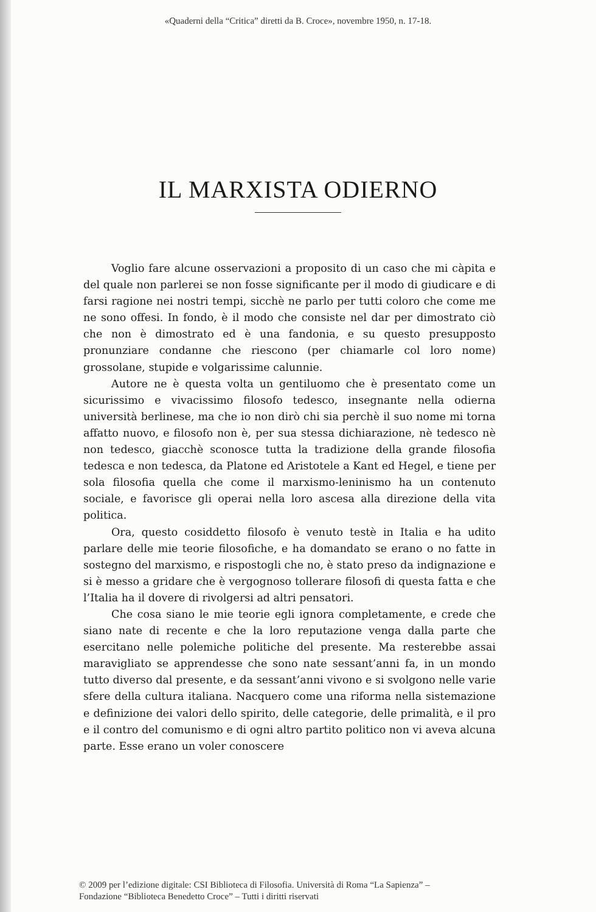«Quaderni della “Critica” diretti da B. Croce», novembre 1950, n. 17-18.
IL MARXISTA ODIERNO
Voglio fare alcune osservazioni a proposito di un caso che mi càpita e del quale non parlerei se non fosse significante per il modo di giudicare e di farsi ragione nei nostri tempi, sicchè ne parlo per tutti coloro che come me ne sono offesi. In fondo, è il modo che consiste nel dar per dimostrato ciò che non è dimostrato ed è una fandonia, e su questo presupposto pronunziare condanne che riescono (per chiamarle col loro nome) grossolane, stupide e volgarissime calunnie.
Autore ne è questa volta un gentiluomo che è presentato come un sicurissimo e vivacissimo filosofo tedesco, insegnante nella odierna università berlinese, ma che io non dirò chi sia perchè il suo nome mi torna affatto nuovo, e filosofo non è, per sua stessa dichiarazione, nè tedesco nè non tedesco, giacchè sconosce tutta la tradizione della grande filosofia tedesca e non tedesca, da Platone ed Aristotele a Kant ed Hegel, e tiene per sola filosofia quella che come il marxismo-leninismo ha un contenuto sociale, e favorisce gli operai nella loro ascesa alla direzione della vita politica.
Ora, questo cosiddetto filosofo è venuto testè in Italia e ha udito parlare delle mie teorie filosofiche, e ha domandato se erano o no fatte in sostegno del marxismo, e rispostogli che no, è stato preso da indignazione e si è messo a gridare che è vergognoso tollerare filosofi di questa fatta e che l’Italia ha il dovere di rivolgersi ad altri pensatori.
Che cosa siano le mie teorie egli ignora completamente, e crede che siano nate di recente e che la loro reputazione venga dalla parte che esercitano nelle polemiche politiche del presente. Ma resterebbe assai maravigliato se apprendesse che sono nate sessant’anni fa, in un mondo tutto diverso dal presente, e da sessant’anni vivono e si svolgono nelle varie sfere della cultura italiana. Nacquero come una riforma nella sistemazione e definizione dei valori dello spirito, delle categorie, delle primalità, e il pro e il contro del comunismo e di ogni altro partito politico non vi aveva alcuna parte. Esse erano un voler conoscere
© 2009 per l’edizione digitale: CSI Biblioteca di Filosofia. Università di Roma “La Sapienza” –
Fondazione “Biblioteca Benedetto Croce” – Tutti i diritti riservati